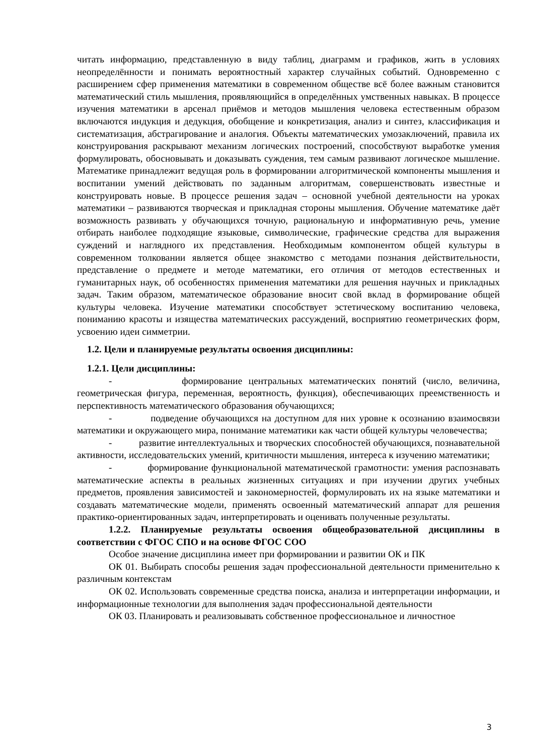читать информацию, представленную в виду таблиц, диаграмм и графиков, жить в условиях неопределённости и понимать вероятностный характер случайных событий. Одновременно с расширением сфер применения математики в современном обществе всё более важным становится математический стиль мышления, проявляющийся в определённых умственных навыках. В процессе изучения математики в арсенал приёмов и методов мышления человека естественным образом включаются индукция и дедукция, обобщение и конкретизация, анализ и синтез, классификация и систематизация, абстрагирование и аналогия. Объекты математических умозаключений, правила их конструирования раскрывают механизм логических построений, способствуют выработке умения формулировать, обосновывать и доказывать суждения, тем самым развивают логическое мышление. Математике принадлежит ведущая роль в формировании алгоритмической компоненты мышления и воспитании умений действовать по заданным алгоритмам, совершенствовать известные и конструировать новые. В процессе решения задач – основной учебной деятельности на уроках математики – развиваются творческая и прикладная стороны мышления. Обучение математике даёт возможность развивать у обучающихся точную, рациональную и информативную речь, умение отбирать наиболее подходящие языковые, символические, графические средства для выражения суждений и наглядного их представления. Необходимым компонентом общей культуры в современном толковании является общее знакомство с методами познания действительности, представление о предмете и методе математики, его отличия от методов естественных и гуманитарных наук, об особенностях применения математики для решения научных и прикладных задач. Таким образом, математическое образование вносит свой вклад в формирование общей культуры человека. Изучение математики способствует эстетическому воспитанию человека, пониманию красоты и изящества математических рассуждений, восприятию геометрических форм, усвоению идеи симметрии.
1.2. Цели и планируемые результаты освоения дисциплины:
1.2.1. Цели дисциплины:
- формирование центральных математических понятий (число, величина, геометрическая фигура, переменная, вероятность, функция), обеспечивающих преемственность и перспективность математического образования обучающихся;
- подведение обучающихся на доступном для них уровне к осознанию взаимосвязи математики и окружающего мира, понимание математики как части общей культуры человечества;
- развитие интеллектуальных и творческих способностей обучающихся, познавательной активности, исследовательских умений, критичности мышления, интереса к изучению математики;
- формирование функциональной математической грамотности: умения распознавать математические аспекты в реальных жизненных ситуациях и при изучении других учебных предметов, проявления зависимостей и закономерностей, формулировать их на языке математики и создавать математические модели, применять освоенный математический аппарат для решения практико-ориентированных задач, интерпретировать и оценивать полученные результаты.
1.2.2. Планируемые результаты освоения общеобразовательной дисциплины в соответствии с ФГОС СПО и на основе ФГОС СОО
Особое значение дисциплина имеет при формировании и развитии ОК и ПК
ОК 01. Выбирать способы решения задач профессиональной деятельности применительно к различным контекстам
ОК 02. Использовать современные средства поиска, анализа и интерпретации информации, и информационные технологии для выполнения задач профессиональной деятельности
ОК 03. Планировать и реализовывать собственное профессиональное и личностное
3